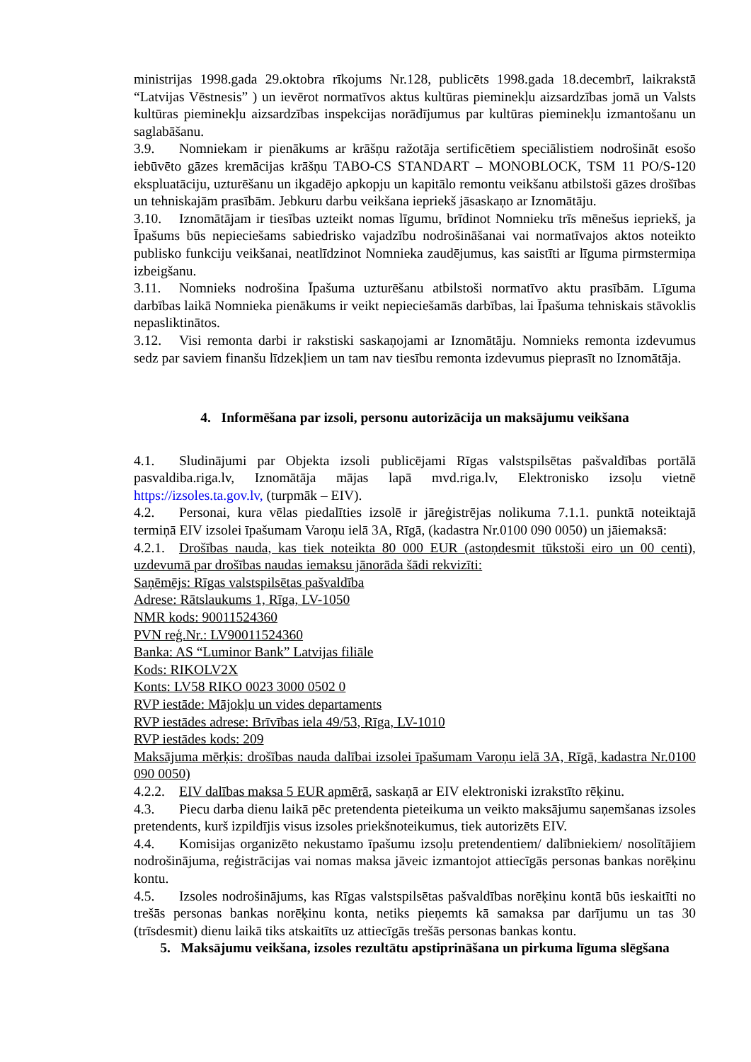ministrijas 1998.gada 29.oktobra rīkojums Nr.128, publicēts 1998.gada 18.decembrī, laikrakstā “Latvijas Vēstnesis” ) un ievērot normatīvos aktus kultūras pieminekļu aizsardzības jomā un Valsts kultūras pieminekļu aizsardzības inspekcijas norādījumus par kultūras pieminekļu izmantošanu un saglabāšanu.
3.9. Nomniekam ir pienākums ar krāšņu ražotāja sertificētiem speciālistiem nodrošināt esošo iebūvēto gāzes kremācijas krāšņu TABO-CS STANDART – MONOBLOCK, TSM 11 PO/S-120 ekspluatāciju, uzturēšanu un ikgadējo apkopju un kapitālo remontu veikšanu atbilstoši gāzes drošības un tehniskajām prasībām. Jebkuru darbu veikšana iepriekš jāsaskaņo ar Iznomātāju.
3.10. Iznomātājam ir tiesības uzteikt nomas līgumu, brīdinot Nomnieku trīs mēnešus iepriekš, ja Īpašums būs nepieciešams sabiedrisko vajadzību nodrošināšanai vai normatīvajos aktos noteikto publisko funkciju veikšanai, neatlīdzinot Nomnieka zaudējumus, kas saistīti ar līguma pirmstermiņa izbeigšanu.
3.11. Nomnieks nodrošina Īpašuma uzturēšanu atbilstoši normatīvo aktu prasībām. Līguma darbības laikā Nomnieka pienākums ir veikt nepieciešamās darbības, lai Īpašuma tehniskais stāvoklis nepasliktinātos.
3.12. Visi remonta darbi ir rakstiski saskaņojami ar Iznomātāju. Nomnieks remonta izdevumus sedz par saviem finanšu līdzekļiem un tam nav tiesību remonta izdevumus pieprasīt no Iznomātāja.
4. Informēšana par izsoli, personu autorizācija un maksājumu veikšana
4.1. Sludinājumi par Objekta izsoli publicējami Rīgas valstspilsētas pašvaldības portālā pasvaldiba.riga.lv, Iznomātāja mājas lapā mvd.riga.lv, Elektronisko izsoļu vietnē https://izsoles.ta.gov.lv, (turpmāk – EIV).
4.2. Personai, kura vēlas piedalīties izsolē ir jāreģistrējas nolikuma 7.1.1. punktā noteiktajā termiņā EIV izsolei īpašumam Varoņu ielā 3A, Rīgā, (kadastra Nr.0100 090 0050) un jāiemaksā:
4.2.1. Drošības nauda, kas tiek noteikta 80 000 EUR (astoņdesmit tūkstoši eiro un 00 centi), uzdevumā par drošības naudas iemaksu jānorāda šādi rekvizīti:
Saņēmējs: Rīgas valstspilsētas pašvaldība
Adrese: Rātslaukums 1, Rīga, LV-1050
NMR kods: 90011524360
PVN reģ.Nr.: LV90011524360
Banka: AS “Luminor Bank” Latvijas filiāle
Kods: RIKOLV2X
Konts: LV58 RIKO 0023 3000 0502 0
RVP iestāde: Mājokļu un vides departaments
RVP iestādes adrese: Brīvības iela 49/53, Rīga, LV-1010
RVP iestādes kods: 209
Maksājuma mērķis: drošības nauda dalībai izsolei īpašumam Varoņu ielā 3A, Rīgā, kadastra Nr.0100 090 0050)
4.2.2. EIV dalības maksa 5 EUR apmērā, saskaņā ar EIV elektroniski izrakstīto rēķinu.
4.3. Piecu darba dienu laikā pēc pretendenta pieteikuma un veikto maksājumu saņemšanas izsoles pretendents, kurš izpildījis visus izsoles priekšnoteikumus, tiek autorizēts EIV.
4.4. Komisijas organizēto nekustamo īpašumu izsoļu pretendentiem/ dalībniekiem/ nosolītājiem nodrošinājuma, reģistrācijas vai nomas maksa jāveic izmantojot attiecīgās personas bankas norēķinu kontu.
4.5. Izsoles nodrošinājums, kas Rīgas valstspilsētas pašvaldības norēķinu kontā būs ieskaitīti no trešās personas bankas norēķinu konta, netiks pieņemts kā samaksa par darījumu un tas 30 (trīsdesmit) dienu laikā tiks atskaitīts uz attiecīgās trešās personas bankas kontu.
5. Maksājumu veikšana, izsoles rezultātu apstiprināšana un pirkuma līguma slēgšana